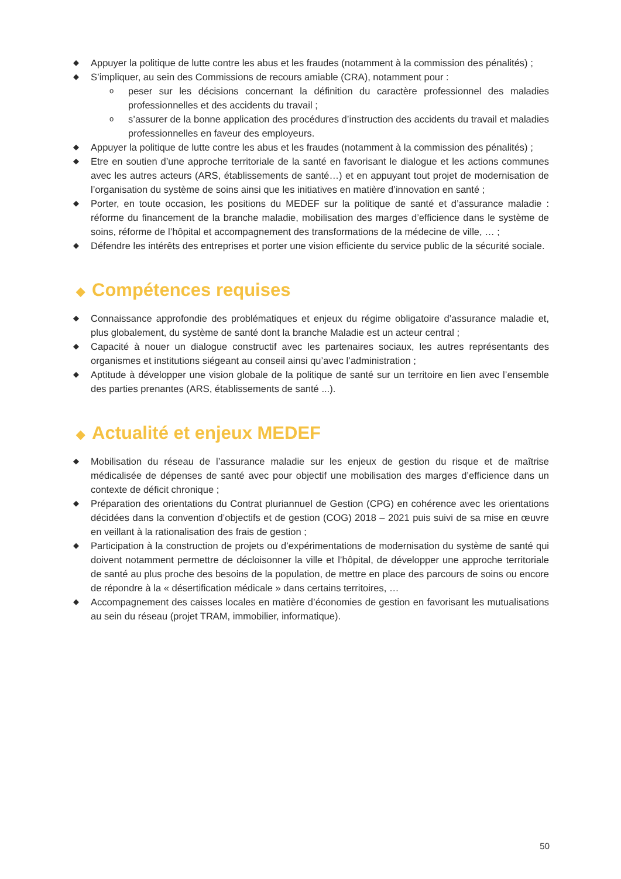◆ Appuyer la politique de lutte contre les abus et les fraudes (notamment à la commission des pénalités) ;
◆ S’impliquer, au sein des Commissions de recours amiable (CRA), notamment pour :
opeser sur les décisions concernant la définition du caractère professionnel des maladies professionnelles et des accidents du travail ;
os’assurer de la bonne application des procédures d’instruction des accidents du travail et maladies professionnelles en faveur des employeurs.
◆ Appuyer la politique de lutte contre les abus et les fraudes (notamment à la commission des pénalités) ;
◆ Etre en soutien d’une approche territoriale de la santé en favorisant le dialogue et les actions communes avec les autres acteurs (ARS, établissements de santé…) et en appuyant tout projet de modernisation de l’organisation du système de soins ainsi que les initiatives en matière d’innovation en santé ;
◆ Porter, en toute occasion, les positions du MEDEF sur la politique de santé et d’assurance maladie : réforme du financement de la branche maladie, mobilisation des marges d’efficience dans le système de soins, réforme de l’hôpital et accompagnement des transformations de la médecine de ville, … ;
◆ Défendre les intérêts des entreprises et porter une vision efficiente du service public de la sécurité sociale.
◆ Compétences requises
◆ Connaissance approfondie des problématiques et enjeux du régime obligatoire d’assurance maladie et, plus globalement, du système de santé dont la branche Maladie est un acteur central ;
◆ Capacité à nouer un dialogue constructif avec les partenaires sociaux, les autres représentants des organismes et institutions siégeant au conseil ainsi qu’avec l’administration ;
◆ Aptitude à développer une vision globale de la politique de santé sur un territoire en lien avec l’ensemble des parties prenantes (ARS, établissements de santé ...).
◆ Actualité et enjeux MEDEF
◆ Mobilisation du réseau de l’assurance maladie sur les enjeux de gestion du risque et de maîtrise médicalisée de dépenses de santé avec pour objectif une mobilisation des marges d’efficience dans un contexte de déficit chronique ;
◆ Préparation des orientations du Contrat pluriannuel de Gestion (CPG) en cohérence avec les orientations décidées dans la convention d’objectifs et de gestion (COG) 2018 – 2021 puis suivi de sa mise en œuvre en veillant à la rationalisation des frais de gestion ;
◆ Participation à la construction de projets ou d’expérimentations de modernisation du système de santé qui doivent notamment permettre de décloisonner la ville et l’hôpital, de développer une approche territoriale de santé au plus proche des besoins de la population, de mettre en place des parcours de soins ou encore de répondre à la « désertification médicale » dans certains territoires, …
◆ Accompagnement des caisses locales en matière d’économies de gestion en favorisant les mutualisations au sein du réseau (projet TRAM, immobilier, informatique).
50